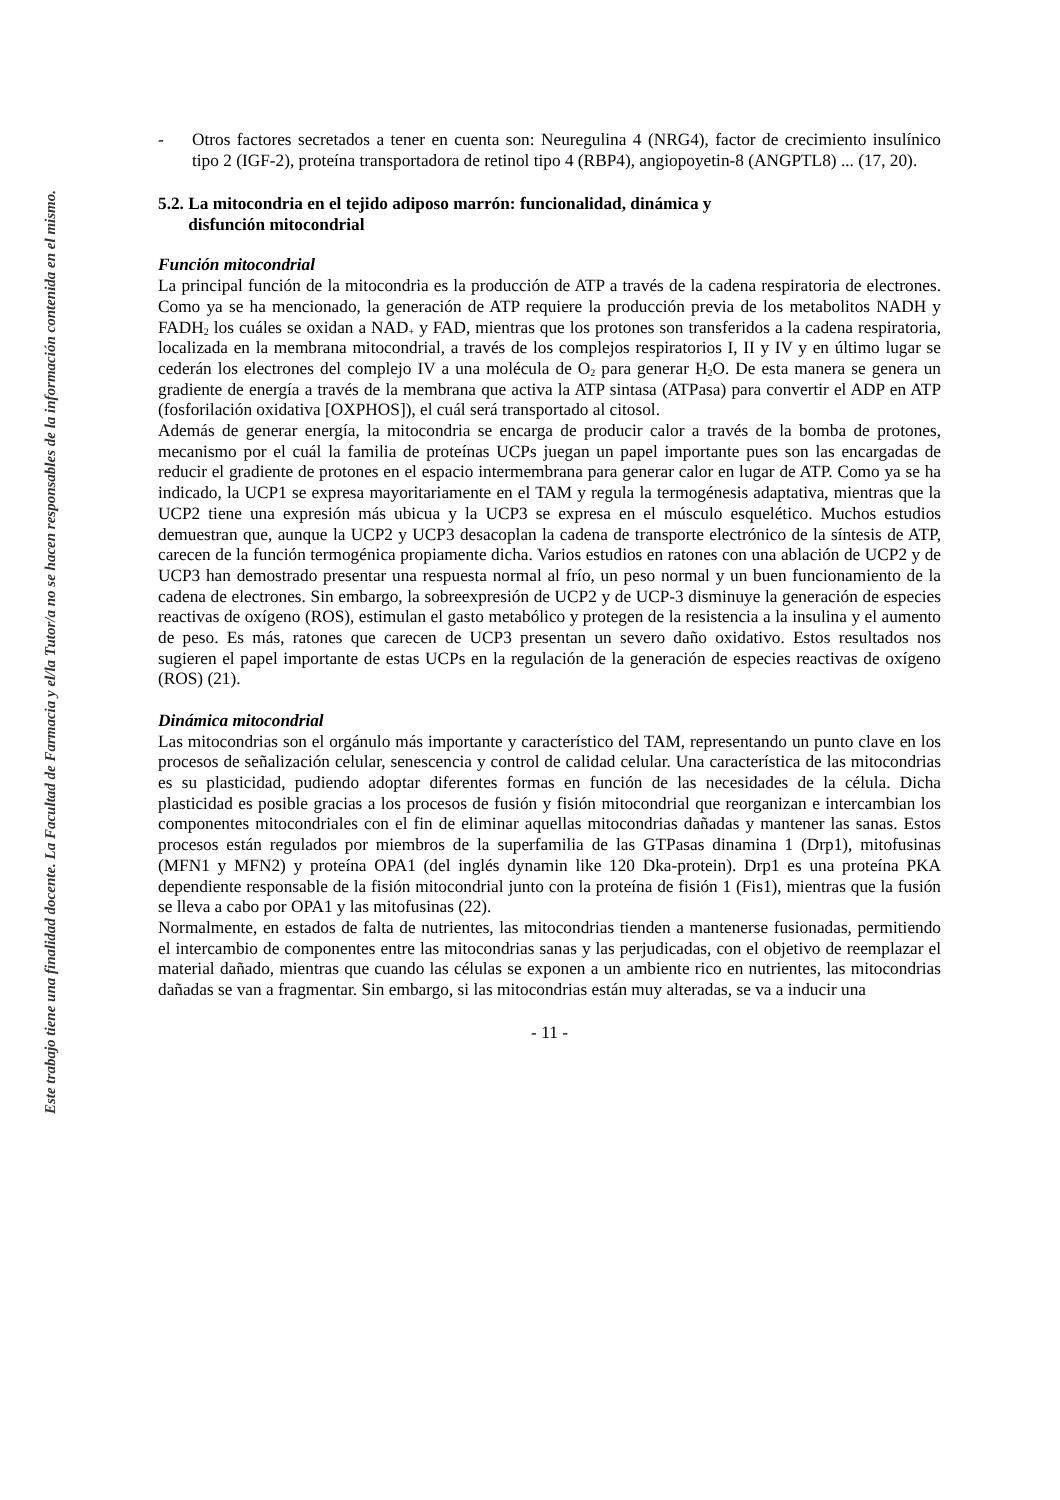Este trabajo tiene una finalidad docente. La Facultad de Farmacia y el/la Tutor/a no se hacen responsables de la información contenida en el mismo.
- Otros factores secretados a tener en cuenta son: Neuregulina 4 (NRG4), factor de crecimiento insulínico tipo 2 (IGF-2), proteína transportadora de retinol tipo 4 (RBP4), angiopoyetin-8 (ANGPTL8) ... (17, 20).
5.2. La mitocondria en el tejido adiposo marrón: funcionalidad, dinámica y
disfunción mitocondrial
Función mitocondrial
La principal función de la mitocondria es la producción de ATP a través de la cadena respiratoria de electrones. Como ya se ha mencionado, la generación de ATP requiere la producción previa de los metabolitos NADH y FADH<sub>2</sub> los cuáles se oxidan a NAD<sub>+</sub> y FAD, mientras que los protones son transferidos a la cadena respiratoria, localizada en la membrana mitocondrial, a través de los complejos respiratorios I, II y IV y en último lugar se cederán los electrones del complejo IV a una molécula de O<sub>2</sub> para generar H<sub>2</sub>O. De esta manera se genera un gradiente de energía a través de la membrana que activa la ATP sintasa (ATPasa) para convertir el ADP en ATP (fosforilación oxidativa [OXPHOS]), el cuál será transportado al citosol.
Además de generar energía, la mitocondria se encarga de producir calor a través de la bomba de protones, mecanismo por el cuál la familia de proteínas UCPs juegan un papel importante pues son las encargadas de reducir el gradiente de protones en el espacio intermembrana para generar calor en lugar de ATP. Como ya se ha indicado, la UCP1 se expresa mayoritariamente en el TAM y regula la termogénesis adaptativa, mientras que la UCP2 tiene una expresión más ubicua y la UCP3 se expresa en el músculo esquelético. Muchos estudios demuestran que, aunque la UCP2 y UCP3 desacoplan la cadena de transporte electrónico de la síntesis de ATP, carecen de la función termogénica propiamente dicha. Varios estudios en ratones con una ablación de UCP2 y de UCP3 han demostrado presentar una respuesta normal al frío, un peso normal y un buen funcionamiento de la cadena de electrones. Sin embargo, la sobreexpresión de UCP2 y de UCP-3 disminuye la generación de especies reactivas de oxígeno (ROS), estimulan el gasto metabólico y protegen de la resistencia a la insulina y el aumento de peso. Es más, ratones que carecen de UCP3 presentan un severo daño oxidativo. Estos resultados nos sugieren el papel importante de estas UCPs en la regulación de la generación de especies reactivas de oxígeno (ROS) (21).
Dinámica mitocondrial
Las mitocondrias son el orgánulo más importante y característico del TAM, representando un punto clave en los procesos de señalización celular, senescencia y control de calidad celular. Una característica de las mitocondrias es su plasticidad, pudiendo adoptar diferentes formas en función de las necesidades de la célula. Dicha plasticidad es posible gracias a los procesos de fusión y fisión mitocondrial que reorganizan e intercambian los componentes mitocondriales con el fin de eliminar aquellas mitocondrias dañadas y mantener las sanas. Estos procesos están regulados por miembros de la superfamilia de las GTPasas dinamina 1 (Drp1), mitofusinas (MFN1 y MFN2) y proteína OPA1 (del inglés dynamin like 120 Dka-protein). Drp1 es una proteína PKA dependiente responsable de la fisión mitocondrial junto con la proteína de fisión 1 (Fis1), mientras que la fusión se lleva a cabo por OPA1 y las mitofusinas (22).
Normalmente, en estados de falta de nutrientes, las mitocondrias tienden a mantenerse fusionadas, permitiendo el intercambio de componentes entre las mitocondrias sanas y las perjudicadas, con el objetivo de reemplazar el material dañado, mientras que cuando las células se exponen a un ambiente rico en nutrientes, las mitocondrias dañadas se van a fragmentar. Sin embargo, si las mitocondrias están muy alteradas, se va a inducir una
- 11 -